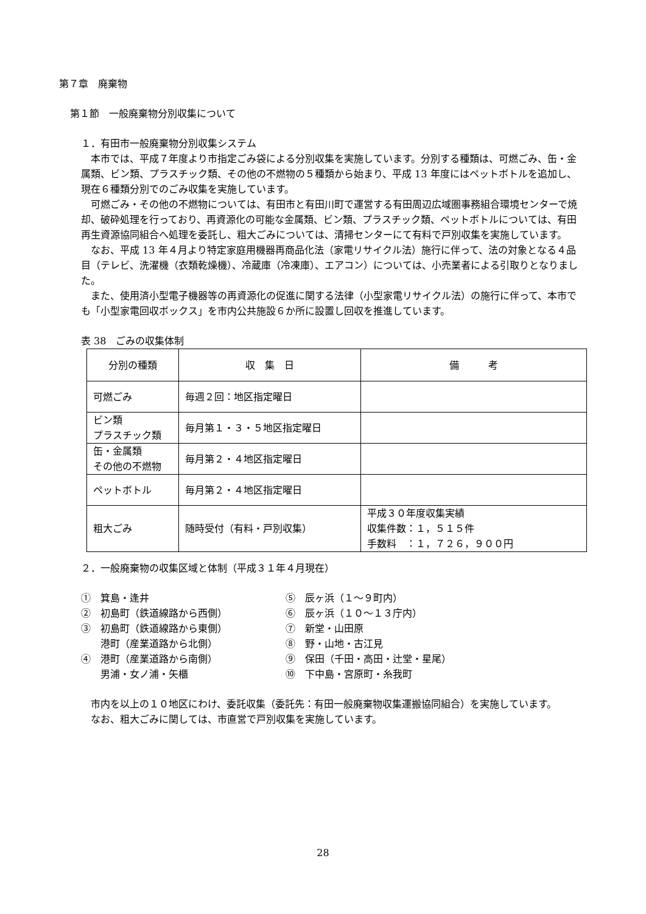第７章　廃棄物
第１節　一般廃棄物分別収集について
１．有田市一般廃棄物分別収集システム
　本市では、平成７年度より市指定ごみ袋による分別収集を実施しています。分別する種類は、可燃ごみ、缶・金属類、ビン類、プラスチック類、その他の不燃物の５種類から始まり、平成 13 年度にはペットボトルを追加し、現在６種類分別でのごみ収集を実施しています。
　可燃ごみ・その他の不燃物については、有田市と有田川町で運営する有田周辺広域圏事務組合環境センターで焼却、破砕処理を行っており、再資源化の可能な金属類、ビン類、プラスチック類、ペットボトルについては、有田再生資源協同組合へ処理を委託し、粗大ごみについては、清掃センターにて有料で戸別収集を実施しています。
　なお、平成 13 年４月より特定家庭用機器再商品化法（家電リサイクル法）施行に伴って、法の対象となる４品目（テレビ、洗濯機（衣類乾燥機）、冷蔵庫（冷凍庫）、エアコン）については、小売業者による引取りとなりました。
　また、使用済小型電子機器等の再資源化の促進に関する法律（小型家電リサイクル法）の施行に伴って、本市でも「小型家電回収ボックス」を市内公共施設６か所に設置し回収を推進しています。
表 38　ごみの収集体制
| 分別の種類 | 収 集 日 | 備 考 |
| --- | --- | --- |
| 可燃ごみ | 毎週２回：地区指定曜日 | |
| ビン類 プラスチック類 | 毎月第１・３・５地区指定曜日 | |
| 缶・金属類 その他の不燃物 | 毎月第２・４地区指定曜日 | |
| ペットボトル | 毎月第２・４地区指定曜日 | |
| 粗大ごみ | 随時受付（有料・戸別収集） | 平成３０年度収集実績 収集件数：１，５１５件 手数料 ：１，７２６，９００円 |
２．一般廃棄物の収集区域と体制（平成３１年４月現在）
①　箕島・逢井
②　初島町（鉄道線路から西側）
③　初島町（鉄道線路から東側）
　　港町（産業道路から北側）
④　港町（産業道路から南側）
　　男浦・女ノ浦・矢櫃
⑤　辰ヶ浜（１～９町内）
⑥　辰ヶ浜（１０～１３庁内）
⑦　新堂・山田原
⑧　野・山地・古江見
⑨　保田（千田・高田・辻堂・星尾）
⑩　下中島・宮原町・糸我町
　市内を以上の１０地区にわけ、委託収集（委託先：有田一般廃棄物収集運搬協同組合）を実施しています。
　なお、粗大ごみに関しては、市直営で戸別収集を実施しています。
28